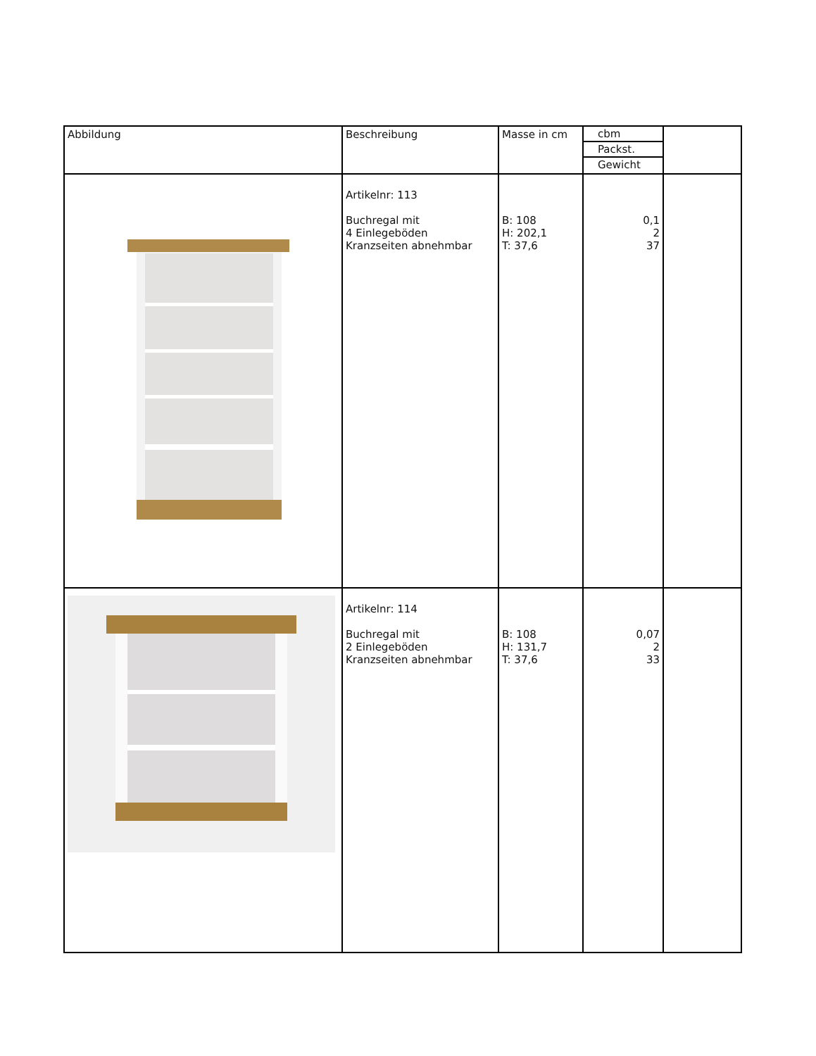| Abbildung | Beschreibung | Masse in cm | / cbm / / Packst. / / Gewicht / | |
| | Artikelnr: 113 Buchregal mit 4 Einlegeböden Kranzseiten abnehmbar | B: 108 H: 202,1 T: 37,6 | 0,1 2 37 | |
| | Artikelnr: 114 Buchregal mit 2 Einlegeböden Kranzseiten abnehmbar | B: 108 H: 131,7 T: 37,6 | 0,07 2 33 | |